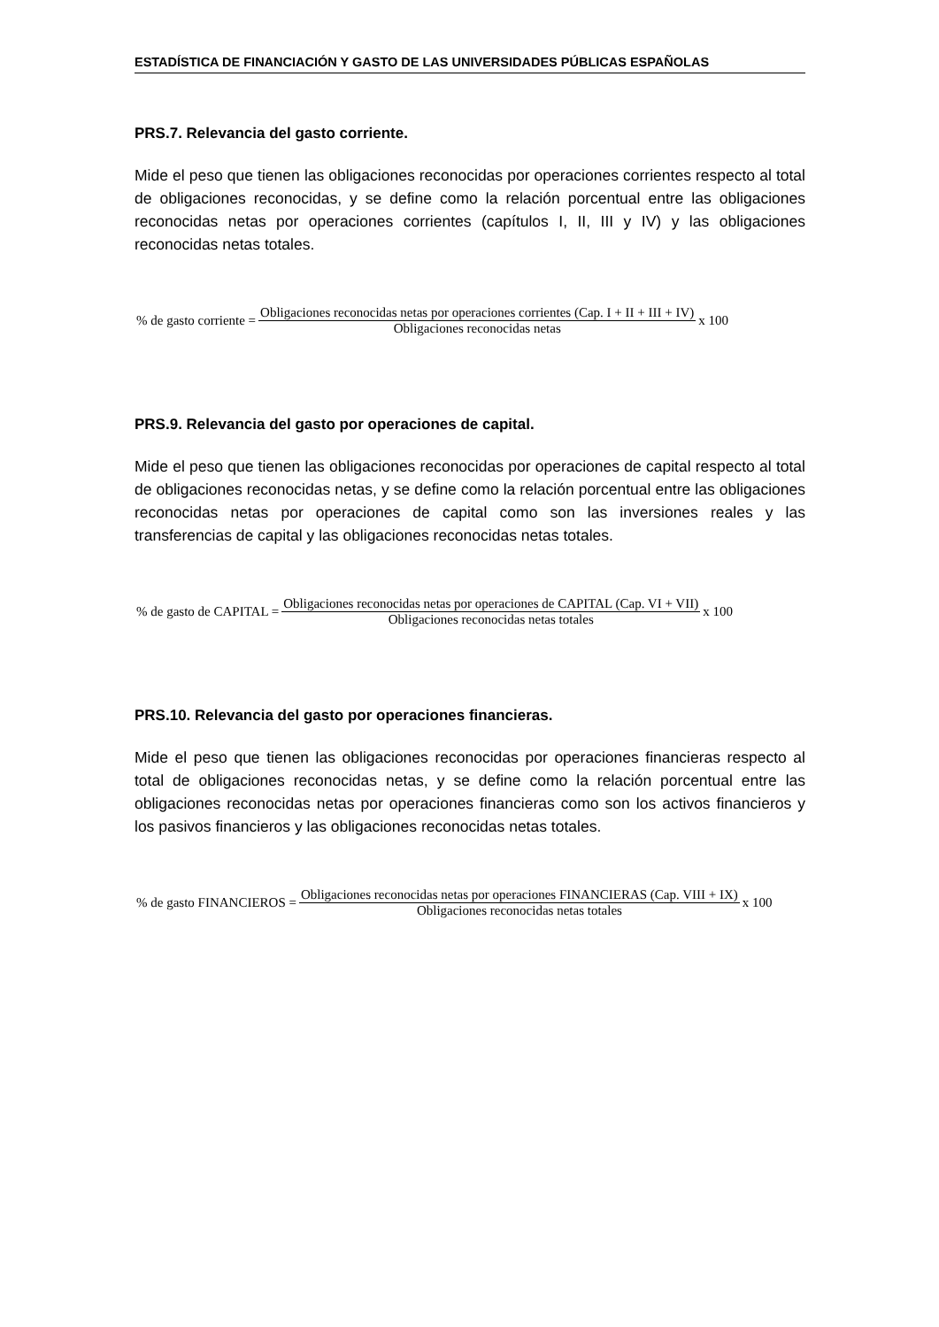ESTADÍSTICA DE FINANCIACIÓN Y GASTO DE LAS UNIVERSIDADES PÚBLICAS ESPAÑOLAS
PRS.7. Relevancia del gasto corriente.
Mide el peso que tienen las obligaciones reconocidas por operaciones corrientes respecto al total de obligaciones reconocidas, y se define como la relación porcentual entre las obligaciones reconocidas netas por operaciones corrientes (capítulos I, II, III y IV) y las obligaciones reconocidas netas totales.
% de gasto corriente = Obligaciones reconocidas netas por operaciones corrientes (Cap. I + II + III + IV) Obligaciones reconocidas netas x 100
PRS.9. Relevancia del gasto por operaciones de capital.
Mide el peso que tienen las obligaciones reconocidas por operaciones de capital respecto al total de obligaciones reconocidas netas, y se define como la relación porcentual entre las obligaciones reconocidas netas por operaciones de capital como son las inversiones reales y las transferencias de capital y las obligaciones reconocidas netas totales.
% de gasto de CAPITAL = Obligaciones reconocidas netas por operaciones de CAPITAL (Cap. VI + VII) Obligaciones reconocidas netas totales x 100
PRS.10. Relevancia del gasto por operaciones financieras.
Mide el peso que tienen las obligaciones reconocidas por operaciones financieras respecto al total de obligaciones reconocidas netas, y se define como la relación porcentual entre las obligaciones reconocidas netas por operaciones financieras como son los activos financieros y los pasivos financieros y las obligaciones reconocidas netas totales.
% de gasto FINANCIEROS = Obligaciones reconocidas netas por operaciones FINANCIERAS (Cap. VIII + IX) Obligaciones reconocidas netas totales x 100